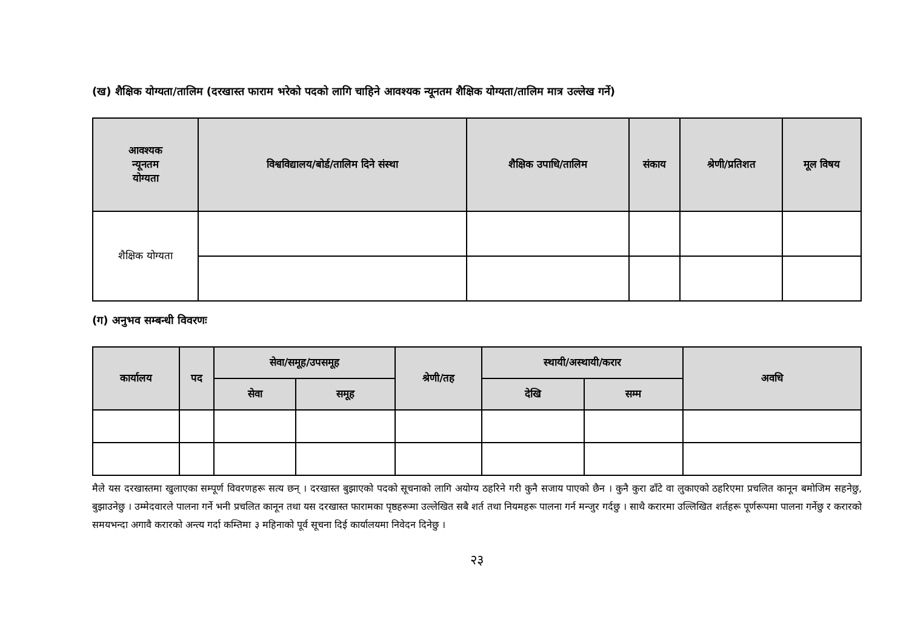(ख) शैक्षिक योग्यता/तालिम (दरखास्त फाराम भरेको पदको लागि चाहिने आवश्यक न्यूनतम शैक्षिक योग्यता/तालिम मात्र उल्लेख गर्ने)
| आवश्यक न्यूनतम योग्यता | विश्वविद्यालय/बोर्ड/तालिम दिने संस्था | शैक्षिक उपाधि/तालिम | संकाय | श्रेणी/प्रतिशत | मूल विषय |
| --- | --- | --- | --- | --- | --- |
| शैक्षिक योग्यता | | | | | |
(ग) अनुभव सम्बन्धी विवरणः
| कार्यालय | पद | सेवा/समूह/उपसमूह | | श्रेणी/तह | स्थायी/अस्थायी/करार | | अवधि |
| --- | --- | --- | --- | --- | --- | --- | --- |
| | | सेवा | समूह | | देखि | सम्म | |
मैले यस दरखास्तमा खुलाएका सम्पूर्ण विवरणहरू सत्य छन् । दरखास्त बुझाएको पदको सूचनाको लागि अयोग्य ठहरिने गरी कुनै सजाय पाएको छैन । कुनै कुरा ढाँटे वा लुकाएको ठहरिएमा प्रचलित कानून बमोजिम सहनेछु, बुझाउनेछु । उम्मेदवारले पालना गर्ने भनी प्रचलित कानून तथा यस दरखास्त फारामका पृष्ठहरूमा उल्लेखित सबै शर्त तथा नियमहरू पालना गर्न मन्जुर गर्दछु । साथै करारमा उल्लिखित शर्तहरू पूर्णरूपमा पालना गर्नेछु र करारको समयभन्दा अगावै करारको अन्त्य गर्दा कम्तिमा ३ महिनाको पूर्व सूचना दिई कार्यालयमा निवेदन दिनेछु ।
२३